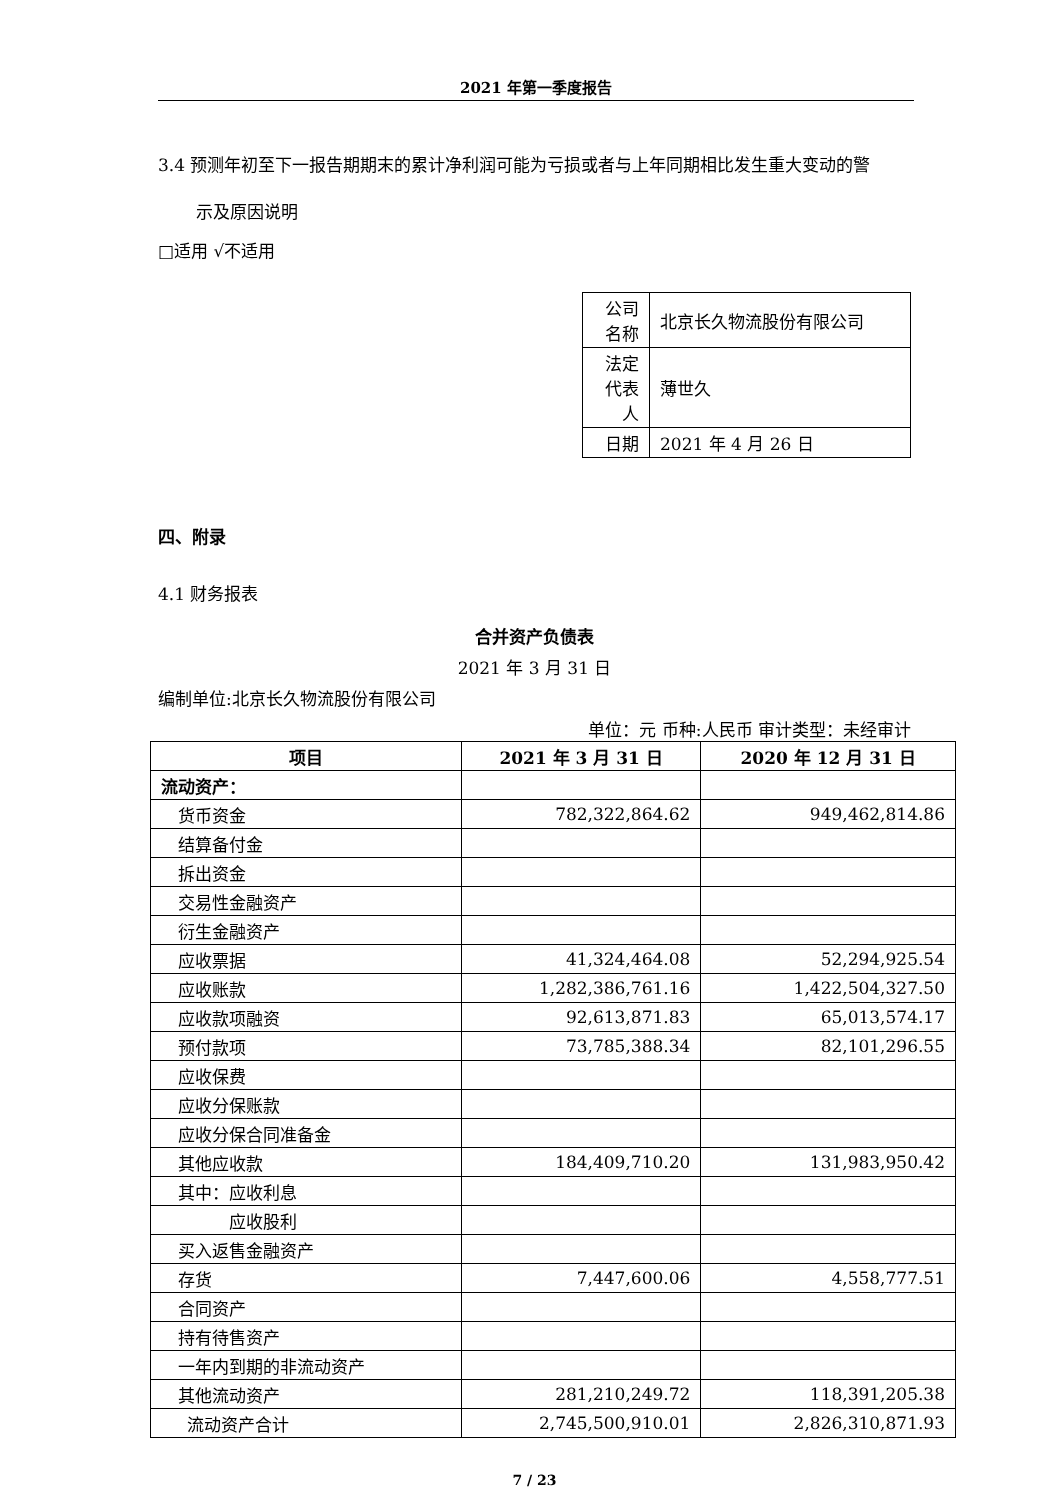2021 年第一季度报告
3.4 预测年初至下一报告期期末的累计净利润可能为亏损或者与上年同期相比发生重大变动的警
示及原因说明
□适用 √不适用
| 公司名称 | 北京长久物流股份有限公司 |
| 法定代表人 | 薄世久 |
| 日期 | 2021 年 4 月 26 日 |
四、附录
4.1 财务报表
合并资产负债表
2021 年 3 月 31 日
编制单位:北京长久物流股份有限公司
单位：元 币种:人民币 审计类型：未经审计
| 项目 | 2021 年 3 月 31 日 | 2020 年 12 月 31 日 |
| --- | --- | --- |
| 流动资产： | | |
| 货币资金 | 782,322,864.62 | 949,462,814.86 |
| 结算备付金 | | |
| 拆出资金 | | |
| 交易性金融资产 | | |
| 衍生金融资产 | | |
| 应收票据 | 41,324,464.08 | 52,294,925.54 |
| 应收账款 | 1,282,386,761.16 | 1,422,504,327.50 |
| 应收款项融资 | 92,613,871.83 | 65,013,574.17 |
| 预付款项 | 73,785,388.34 | 82,101,296.55 |
| 应收保费 | | |
| 应收分保账款 | | |
| 应收分保合同准备金 | | |
| 其他应收款 | 184,409,710.20 | 131,983,950.42 |
| 其中：应收利息 | | |
| 应收股利 | | |
| 买入返售金融资产 | | |
| 存货 | 7,447,600.06 | 4,558,777.51 |
| 合同资产 | | |
| 持有待售资产 | | |
| 一年内到期的非流动资产 | | |
| 其他流动资产 | 281,210,249.72 | 118,391,205.38 |
| 流动资产合计 | 2,745,500,910.01 | 2,826,310,871.93 |
7 / 23